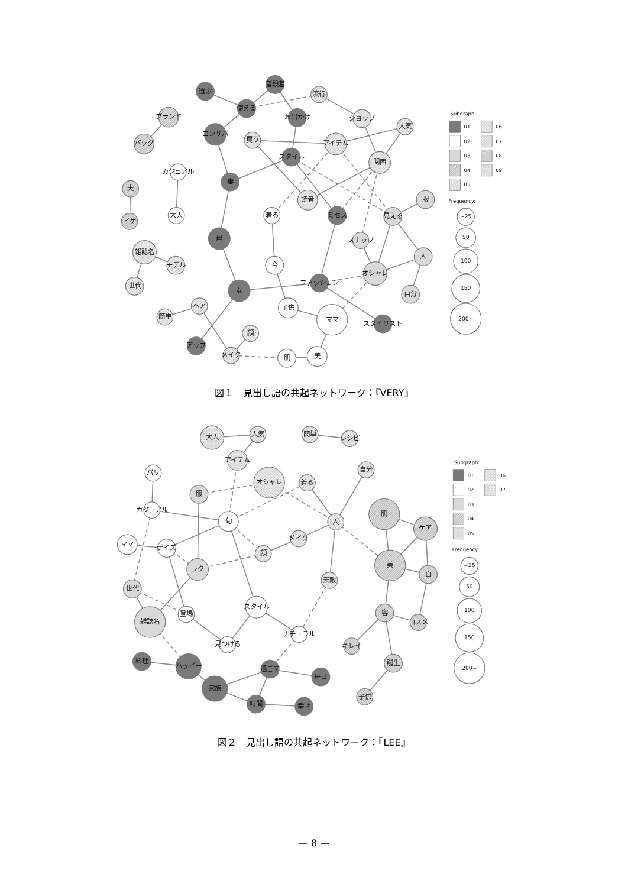選ぶ
普段着
使える
流行
お出かけ
ショップ
ブランド
バッグ
コンサバ
買う
アイテム
人気
スタイル
関西
カジュアル
夫
妻
読者
服
着る
ミセス
見える
大人
イケ
母
スナップ
雑誌名
モデル
人
今
オシャレ
世代
ファッション
女
自分
子供
ヘア
簡単
ママ
スタイリスト
顔
アップ
メイク
肌
美
Subgraph:
01
06
02
07
03
08
04
09
05
Frequency:
~25
50
100
150
200~
図１　見出し語の共起ネットワーク：『VERY』
大人
人気
簡単
レシピ
アイテム
パリ
オシャレ
着る
自分
服
カジュアル
旬
人
肌
ケア
ママ
デイズ
メイク
顔
美
ラク
白
素敵
世代
スタイル
容
登場
雑誌名
コスメ
ナチュラル
見つける
キレイ
料理
ハッピー
誕生
過ごす
毎日
家族
時間
幸せ
子供
Subgraph:
01
06
02
07
03
04
05
Frequency:
~25
50
100
150
200~
図２　見出し語の共起ネットワーク：『LEE』
— 8 —